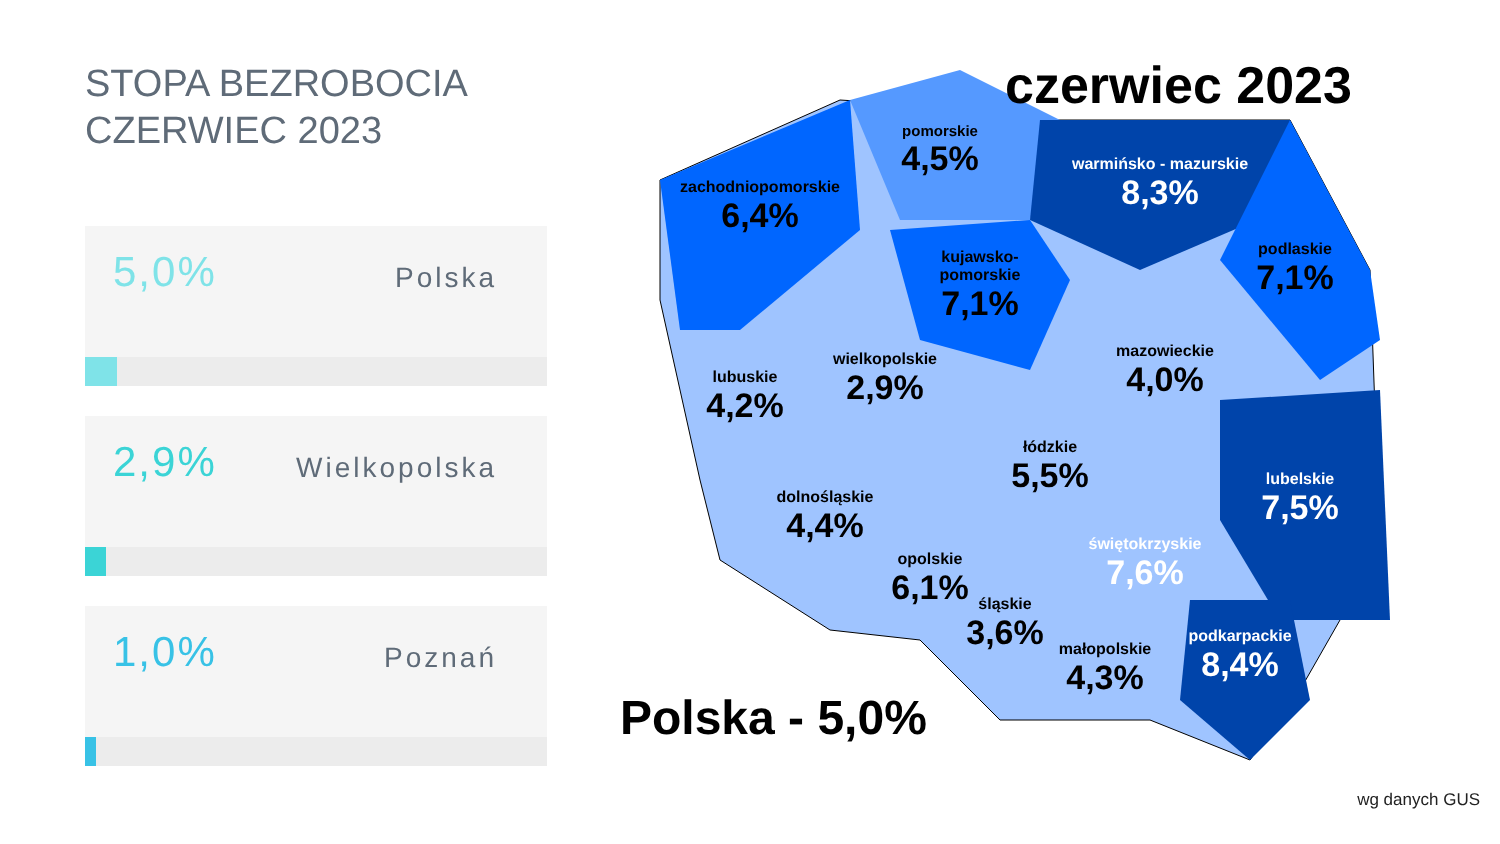STOPA BEZROBOCIA
CZERWIEC 2023
5,0% Polska
2,9% Wielkopolska
1,0% Poznań
czerwiec 2023
pomorskie
4,5%
zachodniopomorskie
6,4%
warmińsko - mazurskie
8,3%
podlaskie
7,1%
kujawsko-
pomorskie
7,1%
mazowieckie
4,0%
wielkopolskie
2,9%
lubuskie
4,2%
łódzkie
5,5%
lubelskie
7,5%
dolnośląskie
4,4%
świętokrzyskie
7,6%
opolskie
6,1%
śląskie
3,6%
małopolskie
4,3%
podkarpackie
8,4%
Polska - 5,0%
wg danych GUS